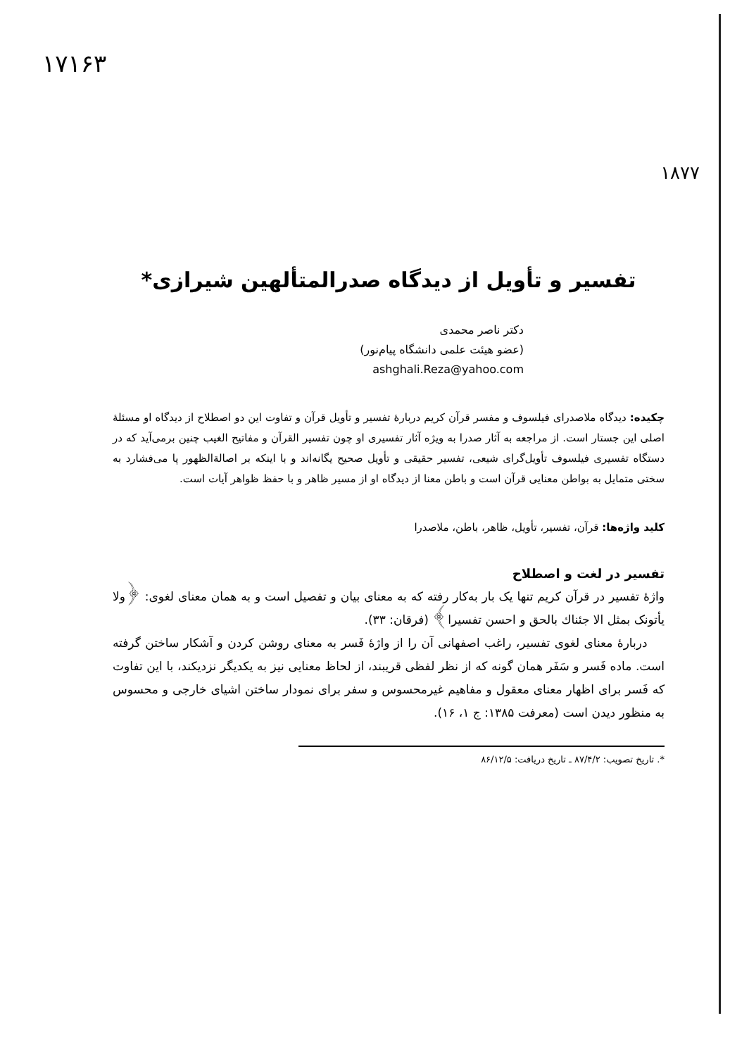۱۷۱۶۳
۱۸۷۷
تفسیر و تأویل از دیدگاه صدرالمتألهین شیرازی*
دکتر ناصر محمدی
(عضو هیئت علمی دانشگاه پیام‌نور)
ashghali.Reza@yahoo.com
چکیده: دیدگاه ملاصدرای فیلسوف و مفسر قرآن کریم دربارهٔ تفسیر و تأویل قرآن و تفاوت این دو اصطلاح از دیدگاه او مسئلهٔ اصلی این جستار است. از مراجعه به آثار صدرا به ویژه آثار تفسیری او چون تفسیر القرآن و مفاتیح الغیب چنین برمی‌آید که در دستگاه تفسیری فیلسوف تأویل‌گرای شیعی، تفسیر حقیقی و تأویل صحیح یگانه‌اند و با اینکه بر اصالة‌الظهور پا می‌فشارد به سختی متمایل به بواطن معنایی قرآن است و باطن معنا از دیدگاه او از مسیر ظاهر و با حفظ ظواهر آیات است.
کلید واژه‌ها: قرآن، تفسیر، تأویل، ظاهر، باطن، ملاصدرا
تفسیر در لغت و اصطلاح
واژهٔ تفسیر در قرآن کریم تنها یک بار به‌کار رفته که به معنای بیان و تفصیل است و به همان معنای لغوی: ﴿ولا یأتونک بمثل الا جئناك بالحق و احسن تفسیرا﴾ (فرقان: ۳۳).
دربارهٔ معنای لغوی تفسیر، راغب اصفهانی آن را از واژهٔ فَسر به معنای روشن کردن و آشکار ساختن گرفته است. ماده فَسر و سَفَر همان گونه که از نظر لفظی قریبند، از لحاظ معنایی نیز به یکدیگر نزدیکند، با این تفاوت که فَسر برای اظهار معنای معقول و مفاهیم غیرمحسوس و سفر برای نمودار ساختن اشیای خارجی و محسوس به منظور دیدن است (معرفت ۱۳۸۵: ج ۱، ۱۶).
*. تاریخ تصویب: ۸۷/۴/۲ ـ تاریخ دریافت: ۸۶/۱۲/۵